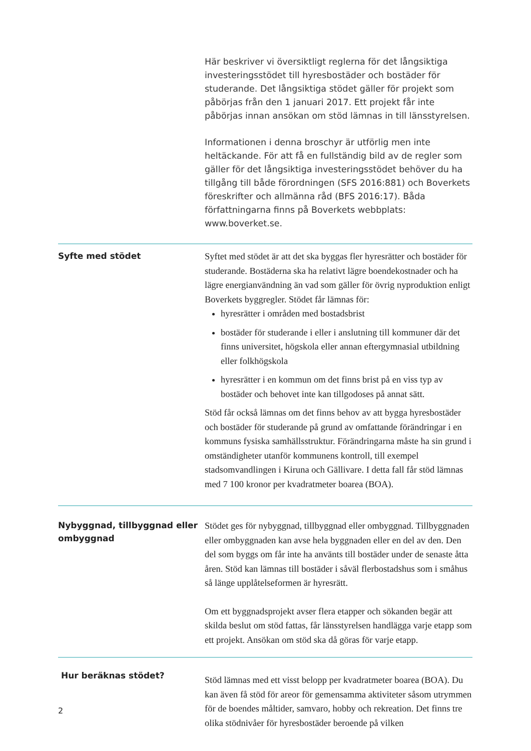Här beskriver vi översiktligt reglerna för det långsiktiga investeringsstödet till hyresbostäder och bostäder för studerande. Det långsiktiga stödet gäller för projekt som påbörjas från den 1 januari 2017. Ett projekt får inte påbörjas innan ansökan om stöd lämnas in till länsstyrelsen.
Informationen i denna broschyr är utförlig men inte heltäckande. För att få en fullständig bild av de regler som gäller för det långsiktiga investeringsstödet behöver du ha tillgång till både förordningen (SFS 2016:881) och Boverkets föreskrifter och allmänna råd (BFS 2016:17). Båda författningarna finns på Boverkets webbplats: www.boverket.se.
Syfte med stödet
Syftet med stödet är att det ska byggas fler hyresrätter och bostäder för studerande. Bostäderna ska ha relativt lägre boendekostnader och ha lägre energianvändning än vad som gäller för övrig nyproduktion enligt Boverkets byggregler. Stödet får lämnas för:
hyresrätter i områden med bostadsbrist
bostäder för studerande i eller i anslutning till kommuner där det finns universitet, högskola eller annan eftergymnasial utbildning eller folkhögskola
hyresrätter i en kommun om det finns brist på en viss typ av bostäder och behovet inte kan tillgodoses på annat sätt.
Stöd får också lämnas om det finns behov av att bygga hyresbostäder och bostäder för studerande på grund av omfattande förändringar i en kommuns fysiska samhällsstruktur. Förändringarna måste ha sin grund i omständigheter utanför kommunens kontroll, till exempel stadsomvandlingen i Kiruna och Gällivare. I detta fall får stöd lämnas med 7 100 kronor per kvadratmeter boarea (BOA).
Nybyggnad, tillbyggnad eller ombyggnad
Stödet ges för nybyggnad, tillbyggnad eller ombyggnad. Tillbyggnaden eller ombyggnaden kan avse hela byggnaden eller en del av den. Den del som byggs om får inte ha använts till bostäder under de senaste åtta åren. Stöd kan lämnas till bostäder i såväl flerbostadshus som i småhus så länge upplåtelseformen är hyresrätt.
Om ett byggnadsprojekt avser flera etapper och sökanden begär att skilda beslut om stöd fattas, får länsstyrelsen handlägga varje etapp som ett projekt. Ansökan om stöd ska då göras för varje etapp.
Hur beräknas stödet?
Stöd lämnas med ett visst belopp per kvadratmeter boarea (BOA). Du kan även få stöd för areor för gemensamma aktiviteter såsom utrymmen för de boendes måltider, samvaro, hobby och rekreation. Det finns tre olika stödnivåer för hyresbostäder beroende på vilken
2